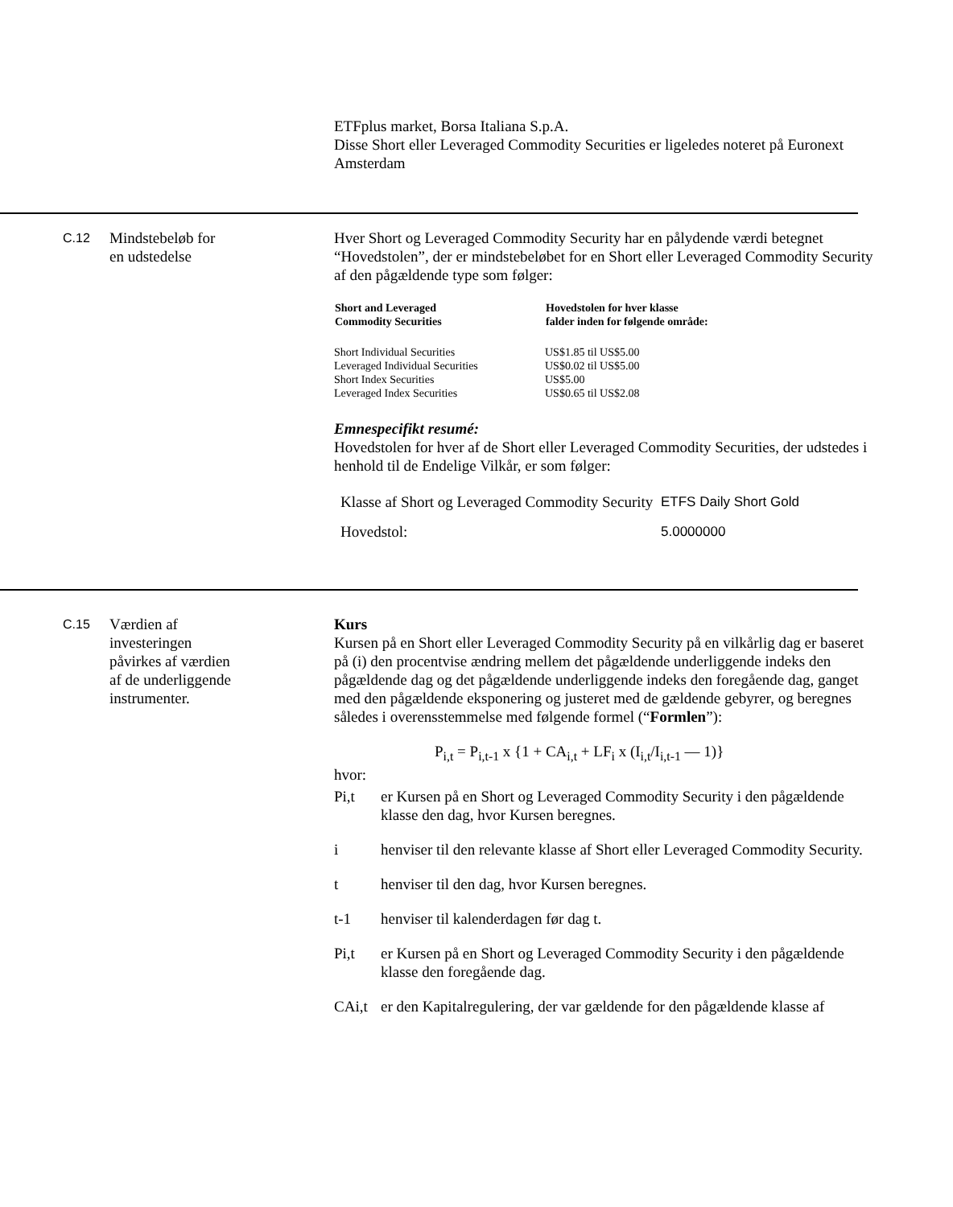ETFplus market, Borsa Italiana S.p.A.
Disse Short eller Leveraged Commodity Securities er ligeledes noteret på Euronext Amsterdam
C.12
Mindstebeløb for
en udstedelse
Hver Short og Leveraged Commodity Security har en pålydende værdi betegnet “Hovedstolen”, der er mindstebeløbet for en Short eller Leveraged Commodity Security af den pågældende type som følger:
| Short and Leveraged Commodity Securities | Hovedstolen for hver klasse falder inden for følgende område: |
| --- | --- |
| Short Individual Securities | US$1.85 til US$5.00 |
| Leveraged Individual Securities | US$0.02 til US$5.00 |
| Short Index Securities | US$5.00 |
| Leveraged Index Securities | US$0.65 til US$2.08 |
Emnespecifikt resumé:
Hovedstolen for hver af de Short eller Leveraged Commodity Securities, der udstedes i henhold til de Endelige Vilkår, er som følger:
| Klasse af Short og Leveraged Commodity Security | ETFS Daily Short Gold |
| Hovedstol: | 5.0000000 |
C.15
Værdien af
investeringen
påvirkes af værdien
af de underliggende
instrumenter.
Kurs
Kursen på en Short eller Leveraged Commodity Security på en vilkårlig dag er baseret på (i) den procentvise ændring mellem det pågældende underliggende indeks den pågældende dag og det pågældende underliggende indeks den foregående dag, ganget med den pågældende eksponering og justeret med de gældende gebyrer, og beregnes således i overensstemmelse med følgende formel (“Formlen”):
P<sub>i,t</sub> = P<sub>i,t-1</sub> x {1 + CA<sub>i,t</sub> + LF<sub>i</sub> x (I<sub>i,t</sub>/I<sub>i,t-1</sub> — 1)}
hvor:
Pi,t er Kursen på en Short og Leveraged Commodity Security i den pågældende klasse den dag, hvor Kursen beregnes.
i henviser til den relevante klasse af Short eller Leveraged Commodity Security.
t henviser til den dag, hvor Kursen beregnes.
t-1 henviser til kalenderdagen før dag t.
Pi,t er Kursen på en Short og Leveraged Commodity Security i den pågældende klasse den foregående dag.
CAi,t er den Kapitalregulering, der var gældende for den pågældende klasse af